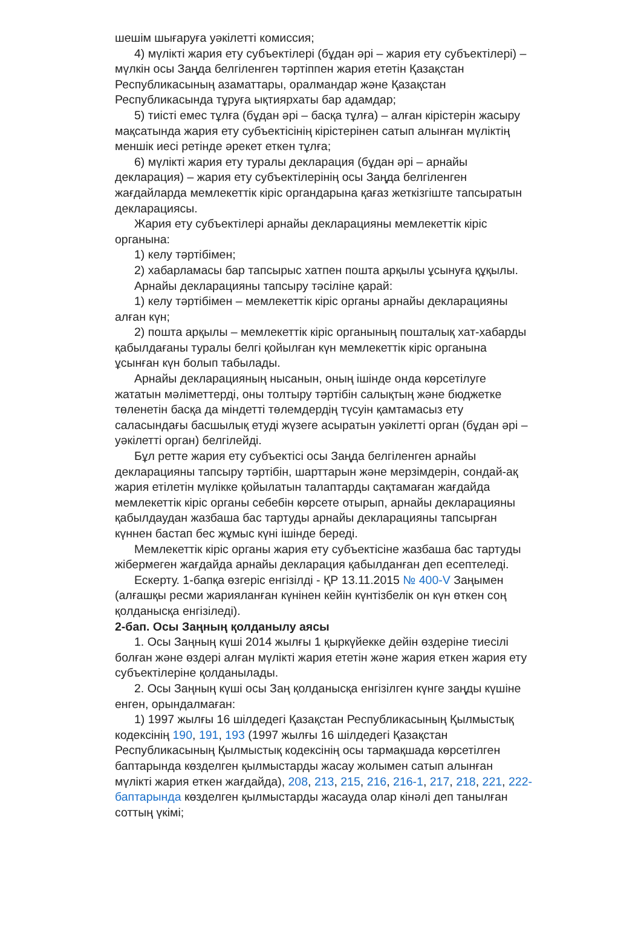шешім шығаруға уәкілетті комиссия;
4) мүлікті жария ету субъектілері (бұдан әрі – жария ету субъектілері) – мүлкін осы Заңда белгіленген тәртіппен жария ететін Қазақстан Республикасының азаматтары, оралмандар және Қазақстан Республикасында тұруға ықтиярхаты бар адамдар;
5) тиісті емес тұлға (бұдан әрі – басқа тұлға) – алған кірістерін жасыру мақсатында жария ету субъектісінің кірістерінен сатып алынған мүліктің меншік иесі ретінде әрекет еткен тұлға;
6) мүлікті жария ету туралы декларация (бұдан әрі – арнайы декларация) – жария ету субъектілерінің осы Заңда белгіленген жағдайларда мемлекеттік кіріс органдарына қағаз жеткізгіште тапсыратын декларациясы.
Жария ету субъектілері арнайы декларацияны мемлекеттік кіріс органына:
1) келу тәртібімен;
2) хабарламасы бар тапсырыс хатпен пошта арқылы ұсынуға құқылы.
Арнайы декларацияны тапсыру тәсіліне қарай:
1) келу тәртібімен – мемлекеттік кіріс органы арнайы декларацияны алған күн;
2) пошта арқылы – мемлекеттік кіріс органының пошталық хат-хабарды қабылдағаны туралы белгі қойылған күн мемлекеттік кіріс органына ұсынған күн болып табылады.
Арнайы декларацияның нысанын, оның ішінде онда көрсетілуге жататын мәліметтерді, оны толтыру тәртібін салықтың және бюджетке төленетін басқа да міндетті төлемдердің түсуін қамтамасыз ету саласындағы басшылық етуді жүзеге асыратын уәкілетті орган (бұдан әрі – уәкілетті орган) белгілейді.
Бұл ретте жария ету субъектісі осы Заңда белгіленген арнайы декларацияны тапсыру тәртібін, шарттарын және мерзімдерін, сондай-ақ жария етілетін мүлікке қойылатын талаптарды сақтамаған жағдайда мемлекеттік кіріс органы себебін көрсете отырып, арнайы декларацияны қабылдаудан жазбаша бас тартуды арнайы декларацияны тапсырған күннен бастап бес жұмыс күні ішінде береді.
Мемлекеттік кіріс органы жария ету субъектісіне жазбаша бас тартуды жібермеген жағдайда арнайы декларация қабылданған деп есептеледі.
Ескерту. 1-бапқа өзгеріс енгізілді - ҚР 13.11.2015 № 400-V Заңымен (алғашқы ресми жарияланған күнінен кейін күнтізбелік он күн өткен соң қолданысқа енгізіледі).
2-бап. Осы Заңның қолданылу аясы
1. Осы Заңның күші 2014 жылғы 1 қыркүйекке дейін өздеріне тиесілі болған және өздері алған мүлікті жария ететін және жария еткен жария ету субъектілеріне қолданылады.
2. Осы Заңның күші осы Заң қолданысқа енгізілген күнге заңды күшіне енген, орындалмаған:
1) 1997 жылғы 16 шілдедегі Қазақстан Республикасының Қылмыстық кодексінің 190, 191, 193 (1997 жылғы 16 шілдедегі Қазақстан Республикасының Қылмыстық кодексінің осы тармақшада көрсетілген баптарында көзделген қылмыстарды жасау жолымен сатып алынған мүлікті жария еткен жағдайда), 208, 213, 215, 216, 216-1, 217, 218, 221, 222-баптарында көзделген қылмыстарды жасауда олар кінәлі деп танылған соттың үкімі;